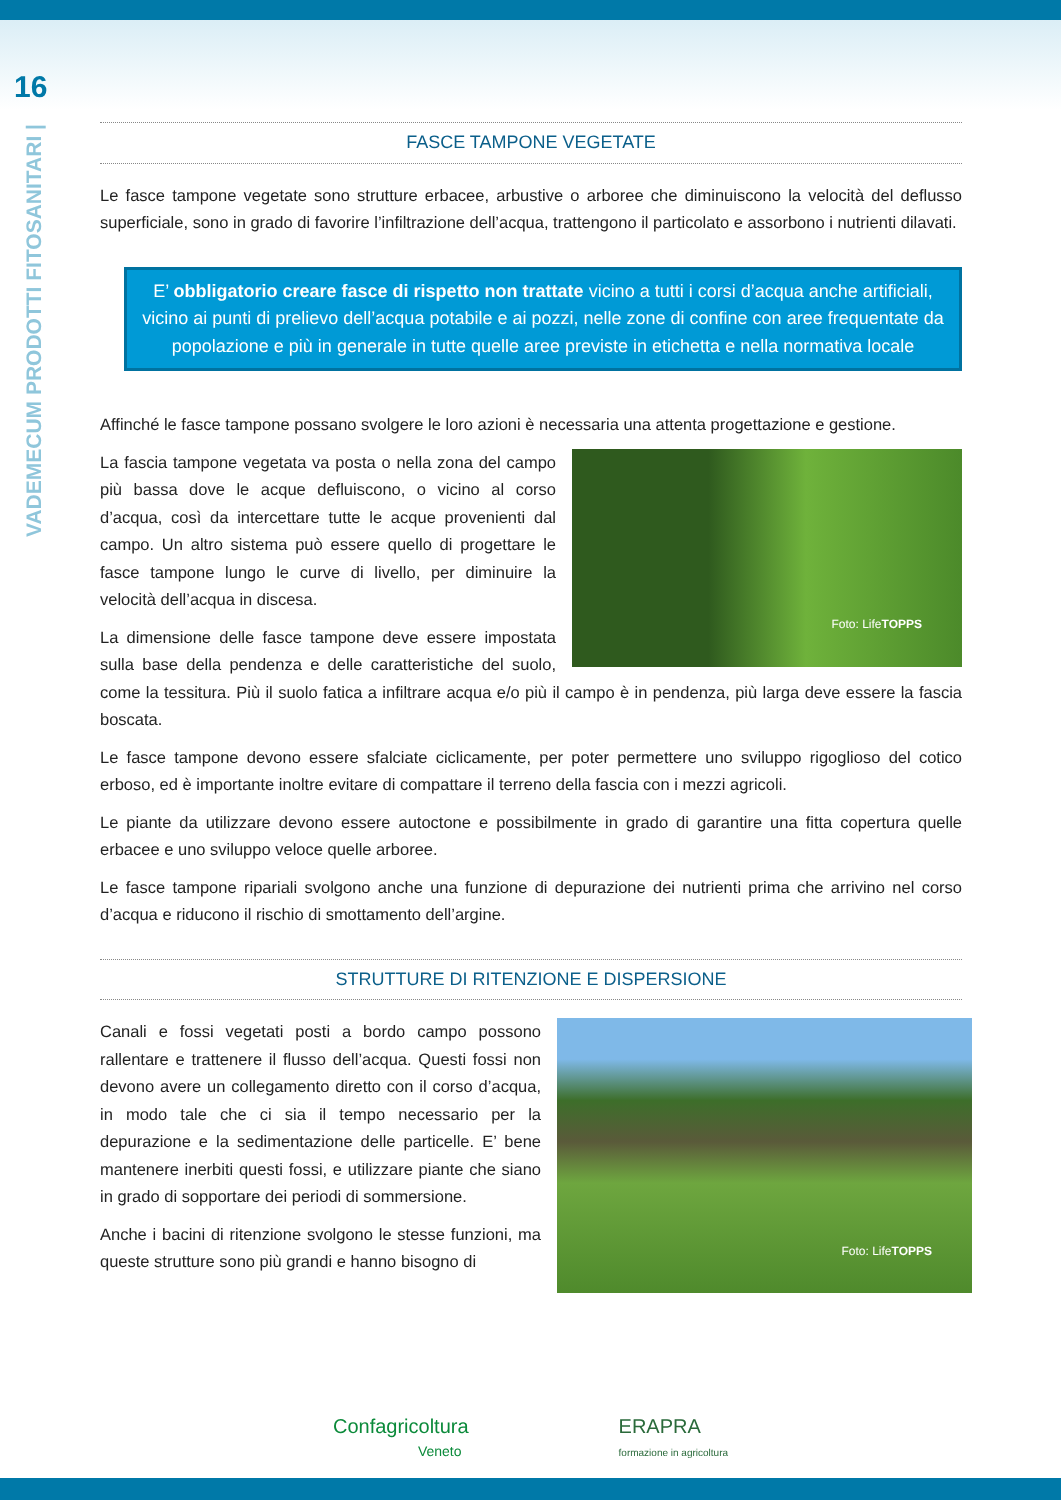16
VADEMECUM PRODOTTI FITOSANITARI |
FASCE TAMPONE VEGETATE
Le fasce tampone vegetate sono strutture erbacee, arbustive o arboree che diminuiscono la velocità del deflusso superficiale, sono in grado di favorire l’infiltrazione dell’acqua, trattengono il particolato e assorbono i nutrienti dilavati.
E’ obbligatorio creare fasce di rispetto non trattate vicino a tutti i corsi d’acqua anche artificiali, vicino ai punti di prelievo dell’acqua potabile e ai pozzi, nelle zone di confine con aree frequentate da popolazione e più in generale in tutte quelle aree previste in etichetta e nella normativa locale
Affinché le fasce tampone possano svolgere le loro azioni è necessaria una attenta progettazione e gestione.
Foto: Life TOPPS
La fascia tampone vegetata va posta o nella zona del campo più bassa dove le acque defluiscono, o vicino al corso d’acqua, così da intercettare tutte le acque provenienti dal campo. Un altro sistema può essere quello di progettare le fasce tampone lungo le curve di livello, per diminuire la velocità dell’acqua in discesa.
La dimensione delle fasce tampone deve essere impostata sulla base della pendenza e delle caratteristiche del suolo, come la tessitura. Più il suolo fatica a infiltrare acqua e/o più il campo è in pendenza, più larga deve essere la fascia boscata.
Le fasce tampone devono essere sfalciate ciclicamente, per poter permettere uno sviluppo rigoglioso del cotico erboso, ed è importante inoltre evitare di compattare il terreno della fascia con i mezzi agricoli.
Le piante da utilizzare devono essere autoctone e possibilmente in grado di garantire una fitta copertura quelle erbacee e uno sviluppo veloce quelle arboree.
Le fasce tampone ripariali svolgono anche una funzione di depurazione dei nutrienti prima che arrivino nel corso d’acqua e riducono il rischio di smottamento dell’argine.
STRUTTURE DI RITENZIONE E DISPERSIONE
Foto: Life TOPPS
Canali e fossi vegetati posti a bordo campo possono rallentare e trattenere il flusso dell’acqua. Questi fossi non devono avere un collegamento diretto con il corso d’acqua, in modo tale che ci sia il tempo necessario per la depurazione e la sedimentazione delle particelle. E’ bene mantenere inerbiti questi fossi, e utilizzare piante che siano in grado di sopportare dei periodi di sommersione.
Anche i bacini di ritenzione svolgono le stesse funzioni, ma queste strutture sono più grandi e hanno bisogno di
Confagricoltura
Veneto
ERAPRA
formazione in agricoltura